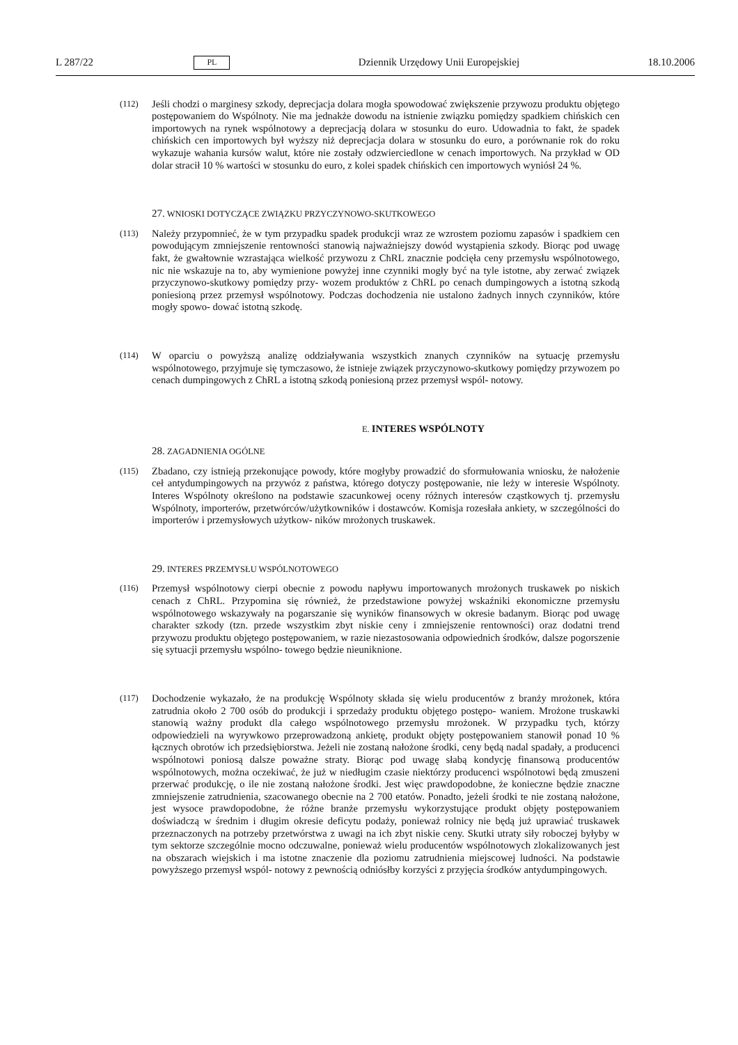L 287/22 PL Dziennik Urzędowy Unii Europejskiej 18.10.2006
(112)
Jeśli chodzi o marginesy szkody, deprecjacja dolara mogła spowodować zwiększenie przywozu produktu objętego postępowaniem do Wspólnoty. Nie ma jednakże dowodu na istnienie związku pomiędzy spadkiem chińskich cen importowych na rynek wspólnotowy a deprecjacją dolara w stosunku do euro. Udowadnia to fakt, że spadek chińskich cen importowych był wyższy niż deprecjacja dolara w stosunku do euro, a porównanie rok do roku wykazuje wahania kursów walut, które nie zostały odzwierciedlone w cenach importowych. Na przykład w OD dolar stracił 10 % wartości w stosunku do euro, z kolei spadek chińskich cen importowych wyniósł 24 %.
27. WNIOSKI DOTYCZĄCE ZWIĄZKU PRZYCZYNOWO-SKUTKOWEGO
(113)
Należy przypomnieć, że w tym przypadku spadek produkcji wraz ze wzrostem poziomu zapasów i spadkiem cen powodującym zmniejszenie rentowności stanowią najważniejszy dowód wystąpienia szkody. Biorąc pod uwagę fakt, że gwałtownie wzrastająca wielkość przywozu z ChRL znacznie podcięła ceny przemysłu wspólnotowego, nic nie wskazuje na to, aby wymienione powyżej inne czynniki mogły być na tyle istotne, aby zerwać związek przyczynowo-skutkowy pomiędzy przy- wozem produktów z ChRL po cenach dumpingowych a istotną szkodą poniesioną przez przemysł wspólnotowy. Podczas dochodzenia nie ustalono żadnych innych czynników, które mogły spowo- dować istotną szkodę.
(114)
W oparciu o powyższą analizę oddziaływania wszystkich znanych czynników na sytuację przemysłu wspólnotowego, przyjmuje się tymczasowo, że istnieje związek przyczynowo-skutkowy pomiędzy przywozem po cenach dumpingowych z ChRL a istotną szkodą poniesioną przez przemysł wspól- notowy.
E. INTERES WSPÓLNOTY
28. ZAGADNIENIA OGÓLNE
(115)
Zbadano, czy istnieją przekonujące powody, które mogłyby prowadzić do sformułowania wniosku, że nałożenie ceł antydumpingowych na przywóz z państwa, którego dotyczy postępowanie, nie leży w interesie Wspólnoty. Interes Wspólnoty określono na podstawie szacunkowej oceny różnych interesów cząstkowych tj. przemysłu Wspólnoty, importerów, przetwórców/użytkowników i dostawców. Komisja rozesłała ankiety, w szczególności do importerów i przemysłowych użytkow- ników mrożonych truskawek.
29. INTERES PRZEMYSŁU WSPÓLNOTOWEGO
(116)
Przemysł wspólnotowy cierpi obecnie z powodu napływu importowanych mrożonych truskawek po niskich cenach z ChRL. Przypomina się również, że przedstawione powyżej wskaźniki ekonomiczne przemysłu wspólnotowego wskazywały na pogarszanie się wyników finansowych w okresie badanym. Biorąc pod uwagę charakter szkody (tzn. przede wszystkim zbyt niskie ceny i zmniejszenie rentowności) oraz dodatni trend przywozu produktu objętego postępowaniem, w razie niezastosowania odpowiednich środków, dalsze pogorszenie się sytuacji przemysłu wspólno- towego będzie nieuniknione.
(117)
Dochodzenie wykazało, że na produkcję Wspólnoty składa się wielu producentów z branży mrożonek, która zatrudnia około 2 700 osób do produkcji i sprzedaży produktu objętego postępo- waniem. Mrożone truskawki stanowią ważny produkt dla całego wspólnotowego przemysłu mrożonek. W przypadku tych, którzy odpowiedzieli na wyrywkowo przeprowadzoną ankietę, produkt objęty postępowaniem stanowił ponad 10 % łącznych obrotów ich przedsiębiorstwa. Jeżeli nie zostaną nałożone środki, ceny będą nadal spadały, a producenci wspólnotowi poniosą dalsze poważne straty. Biorąc pod uwagę słabą kondycję finansową producentów wspólnotowych, można oczekiwać, że już w niedługim czasie niektórzy producenci wspólnotowi będą zmuszeni przerwać produkcję, o ile nie zostaną nałożone środki. Jest więc prawdopodobne, że konieczne będzie znaczne zmniejszenie zatrudnienia, szacowanego obecnie na 2 700 etatów. Ponadto, jeżeli środki te nie zostaną nałożone, jest wysoce prawdopodobne, że różne branże przemysłu wykorzystujące produkt objęty postępowaniem doświadczą w średnim i długim okresie deficytu podaży, ponieważ rolnicy nie będą już uprawiać truskawek przeznaczonych na potrzeby przetwórstwa z uwagi na ich zbyt niskie ceny. Skutki utraty siły roboczej byłyby w tym sektorze szczególnie mocno odczuwalne, ponieważ wielu producentów wspólnotowych zlokalizowanych jest na obszarach wiejskich i ma istotne znaczenie dla poziomu zatrudnienia miejscowej ludności. Na podstawie powyższego przemysł wspól- notowy z pewnością odniósłby korzyści z przyjęcia środków antydumpingowych.